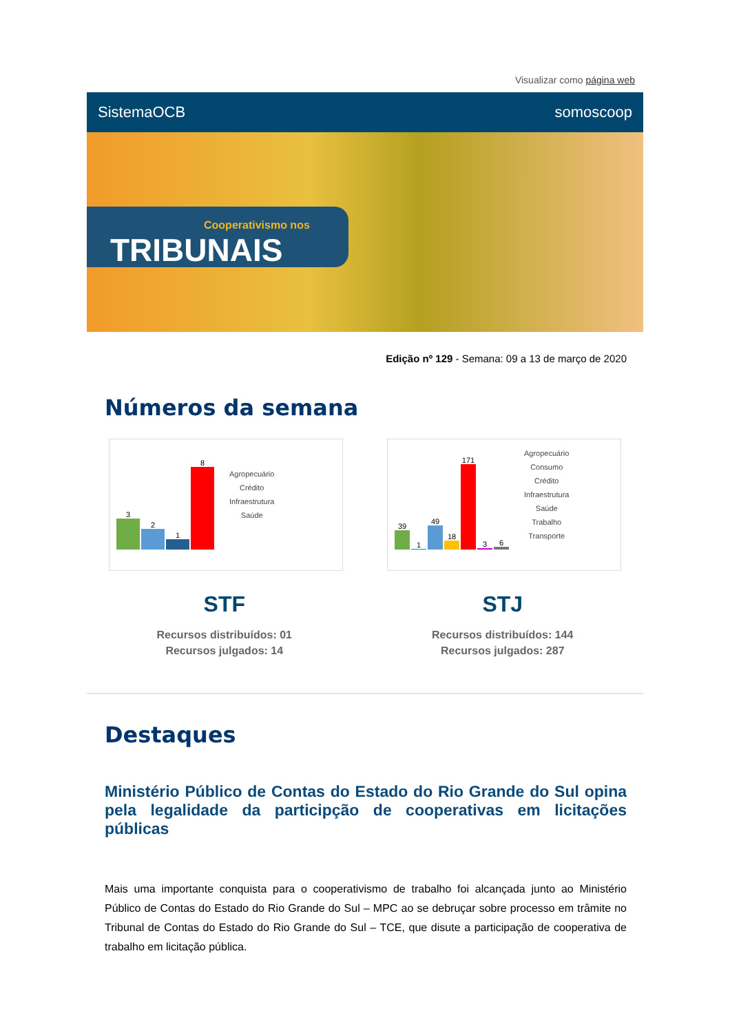Visualizar como página web
SistemaOCB somoscoop
Cooperativismo nos
TRIBUNAIS
Edição nº 129 - Semana: 09 a 13 de março de 2020
Números da semana
3
2
1
8
Agropecuário
Crédito
Infraestrutura
Saúde
39
1
49
18
171
3
6
Agropecuário
Consumo
Crédito
Infraestrutura
Saúde
Trabalho
Transporte
STF
Recursos distribuídos: 01
Recursos julgados: 14
STJ
Recursos distribuídos: 144
Recursos julgados: 287
Destaques
Ministério Público de Contas do Estado do Rio Grande do Sul opina pela legalidade da participção de cooperativas em licitações públicas
Mais uma importante conquista para o cooperativismo de trabalho foi alcançada junto ao Ministério Público de Contas do Estado do Rio Grande do Sul – MPC ao se debruçar sobre processo em trâmite no Tribunal de Contas do Estado do Rio Grande do Sul – TCE, que disute a participação de cooperativa de trabalho em licitação pública.